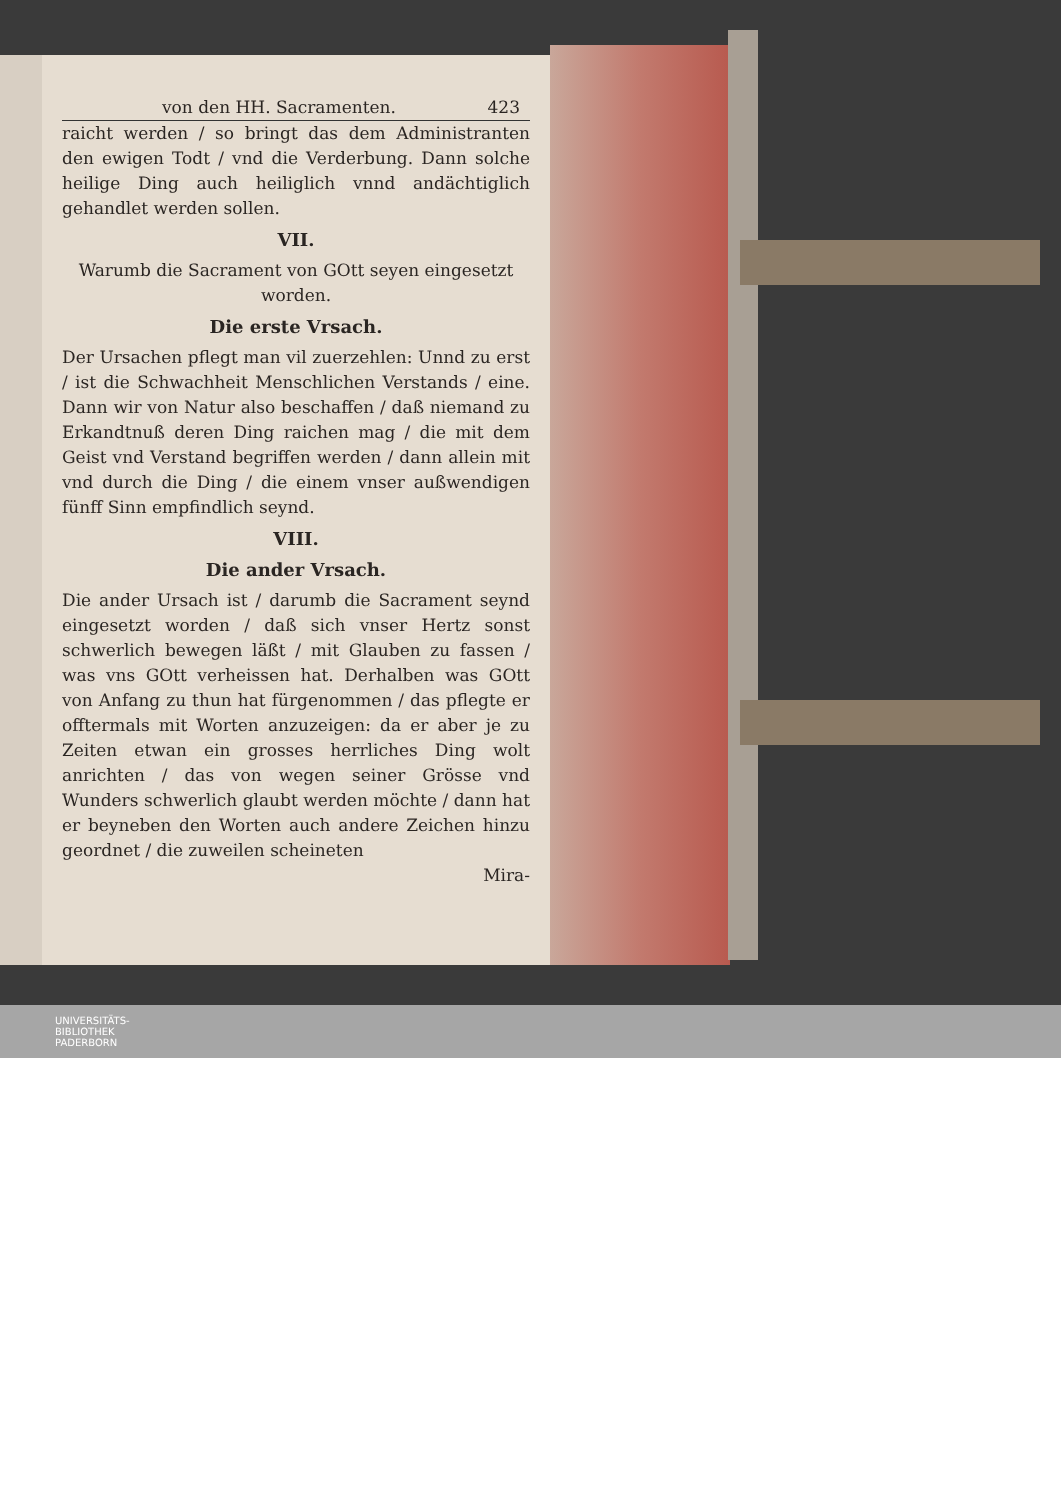von den HH. Sacramenten. 423
raicht werden / so bringt das dem Administranten den ewigen Todt / vnd die Verderbung. Dann solche heilige Ding auch heiliglich vnnd andächtiglich gehandlet werden sollen.
VII.
Warumb die Sacrament von GOtt seyen eingesetzt worden.
Die erste Vrsach.
Der Ursachen pflegt man vil zuerzehlen: Unnd zu erst / ist die Schwachheit Menschlichen Verstands / eine. Dann wir von Natur also beschaffen / daß niemand zu Erkandtnuß deren Ding raichen mag / die mit dem Geist vnd Verstand begriffen werden / dann allein mit vnd durch die Ding / die einem vnser außwendigen fünff Sinn empfindlich seynd.
VIII.
Die ander Vrsach.
Die ander Ursach ist / darumb die Sacrament seynd eingesetzt worden / daß sich vnser Hertz sonst schwerlich bewegen läßt / mit Glauben zu fassen / was vns GOtt verheissen hat. Derhalben was GOtt von Anfang zu thun hat fürgenommen / das pflegte er offtermals mit Worten anzuzeigen: da er aber je zu Zeiten etwan ein grosses herrliches Ding wolt anrichten / das von wegen seiner Grösse vnd Wunders schwerlich glaubt werden möchte / dann hat er beyneben den Worten auch andere Zeichen hinzu geordnet / die zuweilen scheineten
Mira-
UNIVERSITÄTS-
BIBLIOTHEK
PADERBORN